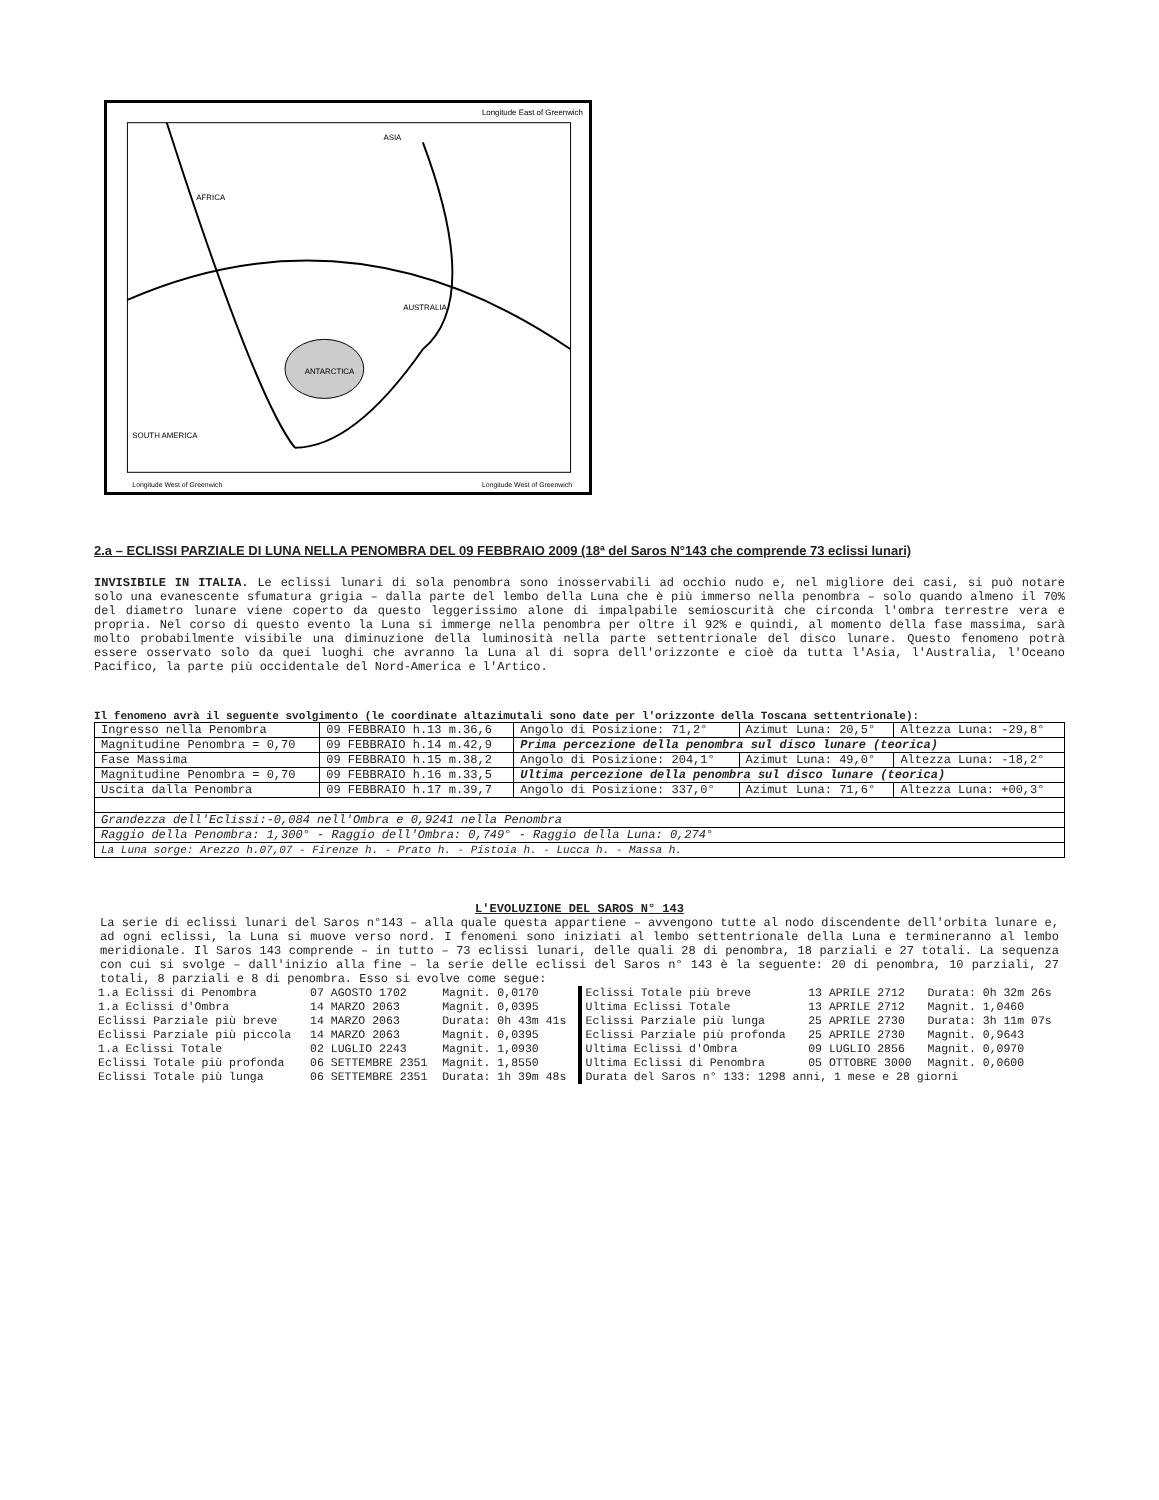Longitude East of Greenwich
AFRICA
ASIA
AUSTRALIA
ANTARCTICA
SOUTH AMERICA
Longitude West of Greenwich
Longitude West of Greenwich
2.a – ECLISSI PARZIALE DI LUNA NELLA PENOMBRA DEL 09 FEBBRAIO 2009 (18ª del Saros N°143 che comprende 73 eclissi lunari)
INVISIBILE IN ITALIA. Le eclissi lunari di sola penombra sono inosservabili ad occhio nudo e, nel migliore dei casi, si può notare solo una evanescente sfumatura grigia – dalla parte del lembo della Luna che è più immerso nella penombra – solo quando almeno il 70% del diametro lunare viene coperto da questo leggerissimo alone di impalpabile semioscurità che circonda l'ombra terrestre vera e propria. Nel corso di questo evento la Luna si immerge nella penombra per oltre il 92% e quindi, al momento della fase massima, sarà molto probabilmente visibile una diminuzione della luminosità nella parte settentrionale del disco lunare. Questo fenomeno potrà essere osservato solo da quei luoghi che avranno la Luna al di sopra dell'orizzonte e cioè da tutta l'Asia, l'Australia, l'Oceano Pacifico, la parte più occidentale del Nord-America e l'Artico.
Il fenomeno avrà il seguente svolgimento (le coordinate altazimutali sono date per l'orizzonte della Toscana settentrionale):
| Ingresso nella Penombra | 09 FEBBRAIO h.13 m.36,6 | Angolo di Posizione: 71,2° | Azimut Luna: 20,5° | Altezza Luna: -29,8° |
| Magnitudine Penombra = 0,70 | 09 FEBBRAIO h.14 m.42,9 | Prima percezione della penombra sul disco lunare (teorica) | | |
| Fase Massima | 09 FEBBRAIO h.15 m.38,2 | Angolo di Posizione: 204,1° | Azimut Luna: 49,0° | Altezza Luna: -18,2° |
| Magnitudine Penombra = 0,70 | 09 FEBBRAIO h.16 m.33,5 | Ultima percezione della penombra sul disco lunare (teorica) | | |
| Uscita dalla Penombra | 09 FEBBRAIO h.17 m.39,7 | Angolo di Posizione: 337,0° | Azimut Luna: 71,6° | Altezza Luna: +00,3° |
| Grandezza dell'Eclissi:-0,084 nell'Ombra e 0,9241 nella Penombra | | | | |
| Raggio della Penombra: 1,300° - Raggio dell'Ombra: 0,749° - Raggio della Luna: 0,274° | | | | |
| La Luna sorge: Arezzo h.07,07 - Firenze h. - Prato h. - Pistoia h. - Lucca h. - Massa h. | | | | |
L'EVOLUZIONE DEL SAROS N° 143
La serie di eclissi lunari del Saros n°143 – alla quale questa appartiene – avvengono tutte al nodo discendente dell'orbita lunare e, ad ogni eclissi, la Luna si muove verso nord. I fenomeni sono iniziati al lembo settentrionale della Luna e termineranno al lembo meridionale. Il Saros 143 comprende – in tutto – 73 eclissi lunari, delle quali 28 di penombra, 18 parziali e 27 totali. La sequenza con cui si svolge – dall'inizio alla fine – la serie delle eclissi del Saros n° 143 è la seguente: 20 di penombra, 10 parziali, 27 totali, 8 parziali e 8 di penombra. Esso si evolve come segue:
| 1.a Eclissi di Penombra | 07 AGOSTO 1702 | Magnit. 0,0170 |
| 1.a Eclissi d'Ombra | 14 MARZO 2063 | Magnit. 0,0395 |
| Eclissi Parziale più breve | 14 MARZO 2063 | Durata: 0h 43m 41s |
| Eclissi Parziale più piccola | 14 MARZO 2063 | Magnit. 0,0395 |
| 1.a Eclissi Totale | 02 LUGLIO 2243 | Magnit. 1,0930 |
| Eclissi Totale più profonda | 06 SETTEMBRE 2351 | Magnit. 1,8550 |
| Eclissi Totale più lunga | 06 SETTEMBRE 2351 | Durata: 1h 39m 48s |
| Eclissi Totale più breve | 13 APRILE 2712 | Durata: 0h 32m 26s |
| Ultima Eclissi Totale | 13 APRILE 2712 | Magnit. 1,0460 |
| Eclissi Parziale più lunga | 25 APRILE 2730 | Durata: 3h 11m 07s |
| Eclissi Parziale più profonda | 25 APRILE 2730 | Magnit. 0,9643 |
| Ultima Eclissi d'Ombra | 09 LUGLIO 2856 | Magnit. 0,0970 |
| Ultima Eclissi di Penombra | 05 OTTOBRE 3000 | Magnit. 0,0600 |
| Durata del Saros n° 133: 1298 anni, 1 mese e 28 giorni | | |